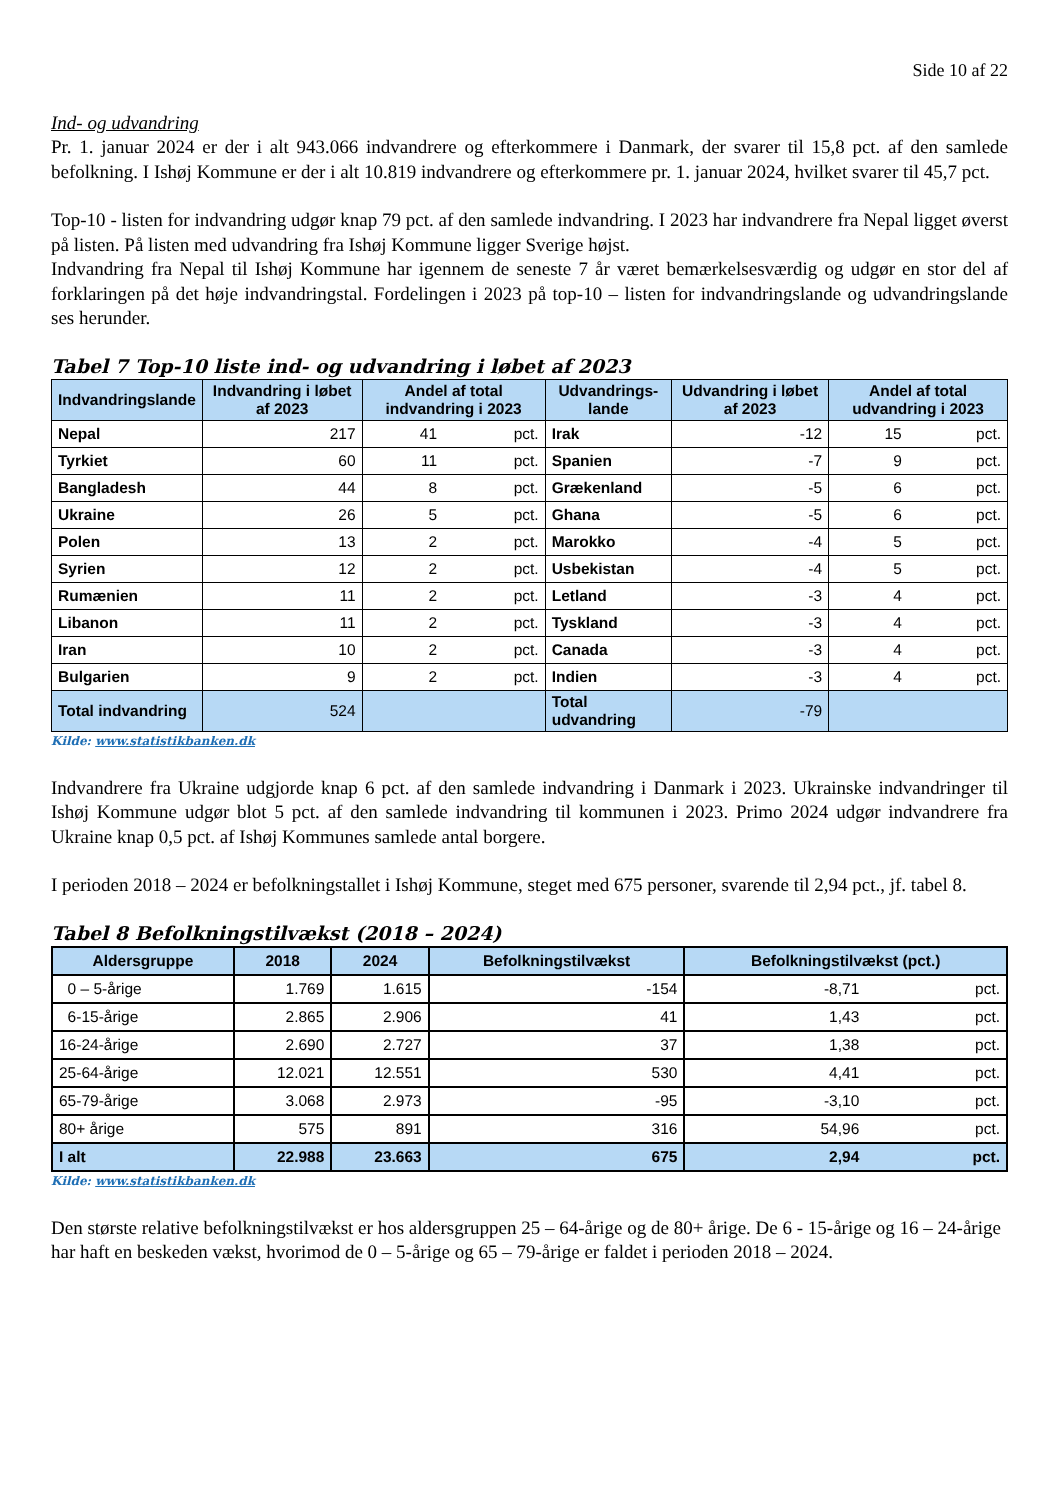Side 10 af 22
Ind- og udvandring
Pr. 1. januar 2024 er der i alt 943.066 indvandrere og efterkommere i Danmark, der svarer til 15,8 pct. af den samlede befolkning. I Ishøj Kommune er der i alt 10.819 indvandrere og efterkommere pr. 1. januar 2024, hvilket svarer til 45,7 pct.
Top-10 - listen for indvandring udgør knap 79 pct. af den samlede indvandring. I 2023 har indvandrere fra Nepal ligget øverst på listen. På listen med udvandring fra Ishøj Kommune ligger Sverige højst.
Indvandring fra Nepal til Ishøj Kommune har igennem de seneste 7 år været bemærkelsesværdig og udgør en stor del af forklaringen på det høje indvandringstal. Fordelingen i 2023 på top-10 – listen for indvandringslande og udvandringslande ses herunder.
Tabel 7 Top-10 liste ind- og udvandring i løbet af 2023
| Indvandringslande | Indvandring i løbet af 2023 | Andel af total indvandring i 2023 | | Udvandrings- lande | Udvandring i løbet af 2023 | Andel af total udvandring i 2023 | |
| --- | --- | --- | --- | --- | --- | --- | --- |
| Nepal | 217 | 41 | pct. | Irak | -12 | 15 | pct. |
| Tyrkiet | 60 | 11 | pct. | Spanien | -7 | 9 | pct. |
| Bangladesh | 44 | 8 | pct. | Grækenland | -5 | 6 | pct. |
| Ukraine | 26 | 5 | pct. | Ghana | -5 | 6 | pct. |
| Polen | 13 | 2 | pct. | Marokko | -4 | 5 | pct. |
| Syrien | 12 | 2 | pct. | Usbekistan | -4 | 5 | pct. |
| Rumænien | 11 | 2 | pct. | Letland | -3 | 4 | pct. |
| Libanon | 11 | 2 | pct. | Tyskland | -3 | 4 | pct. |
| Iran | 10 | 2 | pct. | Canada | -3 | 4 | pct. |
| Bulgarien | 9 | 2 | pct. | Indien | -3 | 4 | pct. |
| Total indvandring | 524 | | | Total udvandring | -79 | | |
Kilde: www.statistikbanken.dk
Indvandrere fra Ukraine udgjorde knap 6 pct. af den samlede indvandring i Danmark i 2023. Ukrainske indvandringer til Ishøj Kommune udgør blot 5 pct. af den samlede indvandring til kommunen i 2023. Primo 2024 udgør indvandrere fra Ukraine knap 0,5 pct. af Ishøj Kommunes samlede antal borgere.
I perioden 2018 – 2024 er befolkningstallet i Ishøj Kommune, steget med 675 personer, svarende til 2,94 pct., jf. tabel 8.
Tabel 8 Befolkningstilvækst (2018 – 2024)
| Aldersgruppe | 2018 | 2024 | Befolkningstilvækst | Befolkningstilvækst (pct.) | |
| --- | --- | --- | --- | --- | --- |
| 0 – 5-årige | 1.769 | 1.615 | -154 | -8,71 | pct. |
| 6-15-årige | 2.865 | 2.906 | 41 | 1,43 | pct. |
| 16-24-årige | 2.690 | 2.727 | 37 | 1,38 | pct. |
| 25-64-årige | 12.021 | 12.551 | 530 | 4,41 | pct. |
| 65-79-årige | 3.068 | 2.973 | -95 | -3,10 | pct. |
| 80+ årige | 575 | 891 | 316 | 54,96 | pct. |
| I alt | 22.988 | 23.663 | 675 | 2,94 | pct. |
Kilde: www.statistikbanken.dk
Den største relative befolkningstilvækst er hos aldersgruppen 25 – 64-årige og de 80+ årige. De 6 - 15-årige og 16 – 24-årige har haft en beskeden vækst, hvorimod de 0 – 5-årige og 65 – 79-årige er faldet i perioden 2018 – 2024.